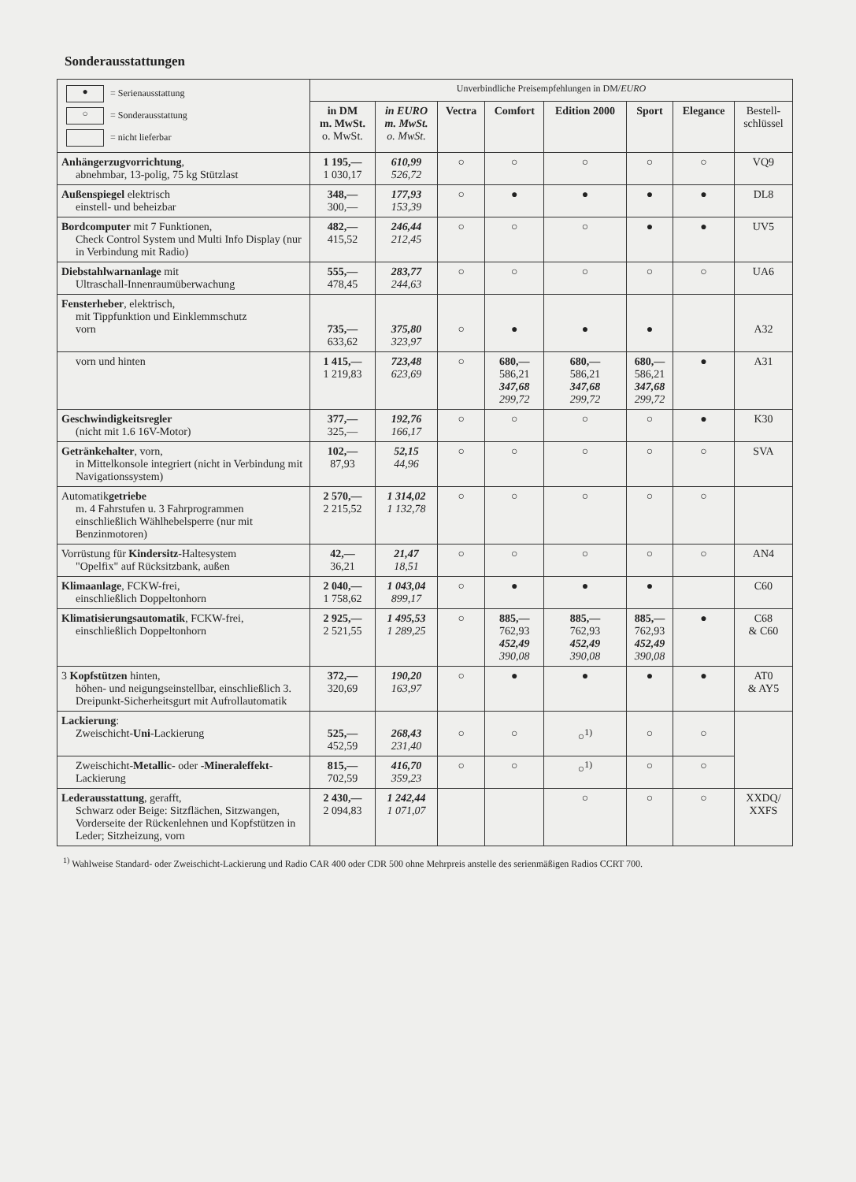Sonderausstattungen
| ● = Serienausstattung ○ = Sonderausstattung = nicht lieferbar | Unverbindliche Preisempfehlungen in DM/ EURO | | | | | | | |
| | in DM m. MwSt. o. MwSt. | in EURO m. MwSt. o. MwSt. | Vectra | Comfort | Edition 2000 | Sport | Elegance | Bestell- schlüssel |
| Anhängerzugvorrichtung , abnehmbar, 13-polig, 75 kg Stützlast | 1 195,— 1 030,17 | 610,99 526,72 | ○ | ○ | ○ | ○ | ○ | VQ9 |
| Außenspiegel elektrisch einstell- und beheizbar | 348,— 300,— | 177,93 153,39 | ○ | ● | ● | ● | ● | DL8 |
| Bordcomputer mit 7 Funktionen, Check Control System und Multi Info Display (nur in Verbindung mit Radio) | 482,— 415,52 | 246,44 212,45 | ○ | ○ | ○ | ● | ● | UV5 |
| Diebstahlwarnanlage mit Ultraschall-Innenraumüberwachung | 555,— 478,45 | 283,77 244,63 | ○ | ○ | ○ | ○ | ○ | UA6 |
| Fensterheber , elektrisch, mit Tippfunktion und Einklemmschutz vorn | 735,— 633,62 | 375,80 323,97 | ○ | ● | ● | ● | | A32 |
| vorn und hinten | 1 415,— 1 219,83 | 723,48 623,69 | ○ | 680,— 586,21 347,68 299,72 | 680,— 586,21 347,68 299,72 | 680,— 586,21 347,68 299,72 | ● | A31 |
| Geschwindigkeitsregler (nicht mit 1.6 16V-Motor) | 377,— 325,— | 192,76 166,17 | ○ | ○ | ○ | ○ | ● | K30 |
| Getränkehalter , vorn, in Mittelkonsole integriert (nicht in Verbindung mit Navigationssystem) | 102,— 87,93 | 52,15 44,96 | ○ | ○ | ○ | ○ | ○ | SVA |
| Automatik getriebe m. 4 Fahrstufen u. 3 Fahrprogrammen einschließlich Wählhebelsperre (nur mit Benzinmotoren) | 2 570,— 2 215,52 | 1 314,02 1 132,78 | ○ | ○ | ○ | ○ | ○ | |
| Vorrüstung für Kindersitz -Haltesystem "Opelfix" auf Rücksitzbank, außen | 42,— 36,21 | 21,47 18,51 | ○ | ○ | ○ | ○ | ○ | AN4 |
| Klimaanlage , FCKW-frei, einschließlich Doppeltonhorn | 2 040,— 1 758,62 | 1 043,04 899,17 | ○ | ● | ● | ● | | C60 |
| Klimatisierungsautomatik , FCKW-frei, einschließlich Doppeltonhorn | 2 925,— 2 521,55 | 1 495,53 1 289,25 | ○ | 885,— 762,93 452,49 390,08 | 885,— 762,93 452,49 390,08 | 885,— 762,93 452,49 390,08 | ● | C68 & C60 |
| 3 Kopfstützen hinten, höhen- und neigungseinstellbar, einschließlich 3. Dreipunkt-Sicherheitsgurt mit Aufrollautomatik | 372,— 320,69 | 190,20 163,97 | ○ | ● | ● | ● | ● | AT0 & AY5 |
| Lackierung : Zweischicht- Uni -Lackierung | 525,— 452,59 | 268,43 231,40 | ○ | ○ | ○<sup>1)</sup> | ○ | ○ | |
| Zweischicht- Metallic- oder -Mineraleffekt -Lackierung | 815,— 702,59 | 416,70 359,23 | ○ | ○ | ○<sup>1)</sup> | ○ | ○ | |
| Lederausstattung , gerafft, Schwarz oder Beige: Sitzflächen, Sitzwangen, Vorderseite der Rückenlehnen und Kopfstützen in Leder; Sitzheizung, vorn | 2 430,— 2 094,83 | 1 242,44 1 071,07 | | | ○ | ○ | ○ | XXDQ/ XXFS |
<sup>1)</sup> Wahlweise Standard- oder Zweischicht-Lackierung und Radio CAR 400 oder CDR 500 ohne Mehrpreis anstelle des serienmäßigen Radios CCRT 700.